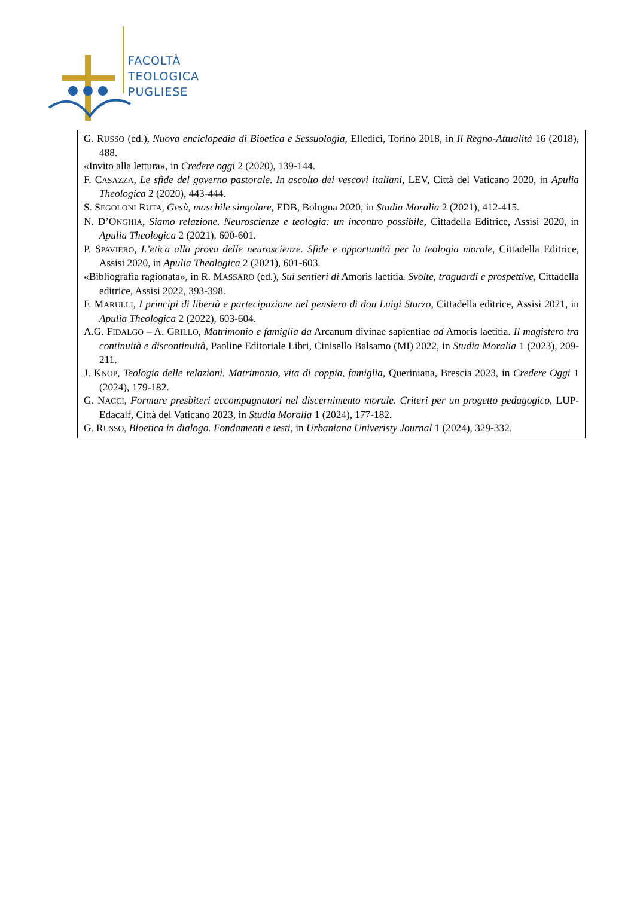FACOLTÀ
TEOLOGICA
PUGLIESE
G. RUSSO (ed.), Nuova enciclopedia di Bioetica e Sessuologia, Elledici, Torino 2018, in Il Regno-Attualità 16 (2018), 488.
«Invito alla lettura», in Credere oggi 2 (2020), 139-144.
F. CASAZZA, Le sfide del governo pastorale. In ascolto dei vescovi italiani, LEV, Città del Vaticano 2020, in Apulia Theologica 2 (2020), 443-444.
S. SEGOLONI RUTA, Gesù, maschile singolare, EDB, Bologna 2020, in Studia Moralia 2 (2021), 412-415.
N. D’ONGHIA, Siamo relazione. Neuroscienze e teologia: un incontro possibile, Cittadella Editrice, Assisi 2020, in Apulia Theologica 2 (2021), 600-601.
P. SPAVIERO, L’etica alla prova delle neuroscienze. Sfide e opportunità per la teologia morale, Cittadella Editrice, Assisi 2020, in Apulia Theologica 2 (2021), 601-603.
«Bibliografia ragionata», in R. MASSARO (ed.), Sui sentieri di Amoris laetitia. Svolte, traguardi e prospettive, Cittadella editrice, Assisi 2022, 393-398.
F. MARULLI, I principi di libertà e partecipazione nel pensiero di don Luigi Sturzo, Cittadella editrice, Assisi 2021, in Apulia Theologica 2 (2022), 603-604.
A.G. FIDALGO – A. GRILLO, Matrimonio e famiglia da Arcanum divinae sapientiae ad Amoris laetitia. Il magistero tra continuità e discontinuità, Paoline Editoriale Libri, Cinisello Balsamo (MI) 2022, in Studia Moralia 1 (2023), 209-211.
J. KNOP, Teologia delle relazioni. Matrimonio, vita di coppia, famiglia, Queriniana, Brescia 2023, in Credere Oggi 1 (2024), 179-182.
G. NACCI, Formare presbiteri accompagnatori nel discernimento morale. Criteri per un progetto pedagogico, LUP-Edacalf, Città del Vaticano 2023, in Studia Moralia 1 (2024), 177-182.
G. RUSSO, Bioetica in dialogo. Fondamenti e testi, in Urbaniana Univeristy Journal 1 (2024), 329-332.